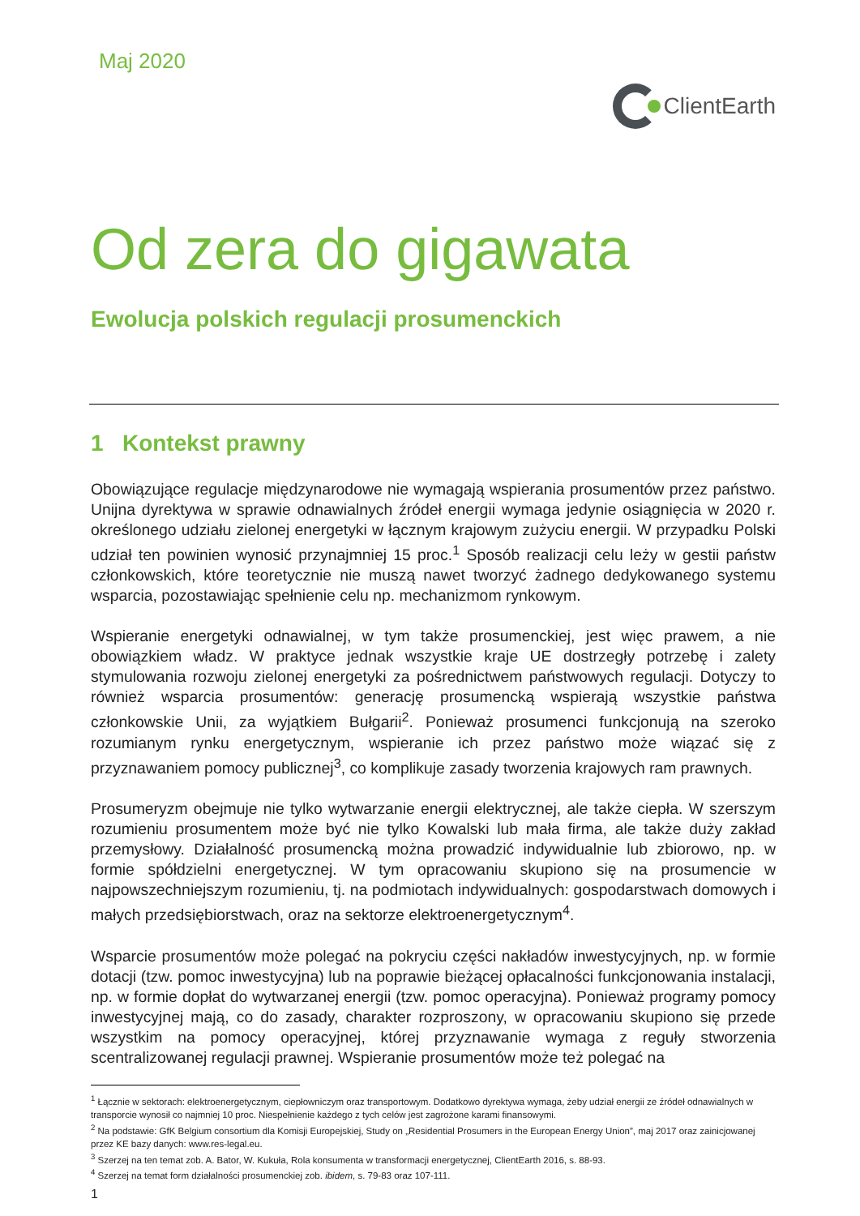Maj 2020
ClientEarth
Od zera do gigawata
Ewolucja polskich regulacji prosumenckich
1 Kontekst prawny
Obowiązujące regulacje międzynarodowe nie wymagają wspierania prosumentów przez państwo. Unijna dyrektywa w sprawie odnawialnych źródeł energii wymaga jedynie osiągnięcia w 2020 r. określonego udziału zielonej energetyki w łącznym krajowym zużyciu energii. W przypadku Polski udział ten powinien wynosić przynajmniej 15 proc.<sup>1</sup> Sposób realizacji celu leży w gestii państw członkowskich, które teoretycznie nie muszą nawet tworzyć żadnego dedykowanego systemu wsparcia, pozostawiając spełnienie celu np. mechanizmom rynkowym.
Wspieranie energetyki odnawialnej, w tym także prosumenckiej, jest więc prawem, a nie obowiązkiem władz. W praktyce jednak wszystkie kraje UE dostrzegły potrzebę i zalety stymulowania rozwoju zielonej energetyki za pośrednictwem państwowych regulacji. Dotyczy to również wsparcia prosumentów: generację prosumencką wspierają wszystkie państwa członkowskie Unii, za wyjątkiem Bułgarii<sup>2</sup>. Ponieważ prosumenci funkcjonują na szeroko rozumianym rynku energetycznym, wspieranie ich przez państwo może wiązać się z przyznawaniem pomocy publicznej<sup>3</sup>, co komplikuje zasady tworzenia krajowych ram prawnych.
Prosumeryzm obejmuje nie tylko wytwarzanie energii elektrycznej, ale także ciepła. W szerszym rozumieniu prosumentem może być nie tylko Kowalski lub mała firma, ale także duży zakład przemysłowy. Działalność prosumencką można prowadzić indywidualnie lub zbiorowo, np. w formie spółdzielni energetycznej. W tym opracowaniu skupiono się na prosumencie w najpowszechniejszym rozumieniu, tj. na podmiotach indywidualnych: gospodarstwach domowych i małych przedsiębiorstwach, oraz na sektorze elektroenergetycznym<sup>4</sup>.
Wsparcie prosumentów może polegać na pokryciu części nakładów inwestycyjnych, np. w formie dotacji (tzw. pomoc inwestycyjna) lub na poprawie bieżącej opłacalności funkcjonowania instalacji, np. w formie dopłat do wytwarzanej energii (tzw. pomoc operacyjna). Ponieważ programy pomocy inwestycyjnej mają, co do zasady, charakter rozproszony, w opracowaniu skupiono się przede wszystkim na pomocy operacyjnej, której przyznawanie wymaga z reguły stworzenia scentralizowanej regulacji prawnej. Wspieranie prosumentów może też polegać na
<sup>1</sup> Łącznie w sektorach: elektroenergetycznym, ciepłowniczym oraz transportowym. Dodatkowo dyrektywa wymaga, żeby udział energii ze źródeł odnawialnych w transporcie wynosił co najmniej 10 proc. Niespełnienie każdego z tych celów jest zagrożone karami finansowymi.
<sup>2</sup> Na podstawie: GfK Belgium consortium dla Komisji Europejskiej, Study on „Residential Prosumers in the European Energy Union”, maj 2017 oraz zainicjowanej przez KE bazy danych: www.res-legal.eu.
<sup>3</sup> Szerzej na ten temat zob. A. Bator, W. Kukuła, Rola konsumenta w transformacji energetycznej, ClientEarth 2016, s. 88-93.
<sup>4</sup> Szerzej na temat form działalności prosumenckiej zob. ibidem, s. 79-83 oraz 107-111.
1